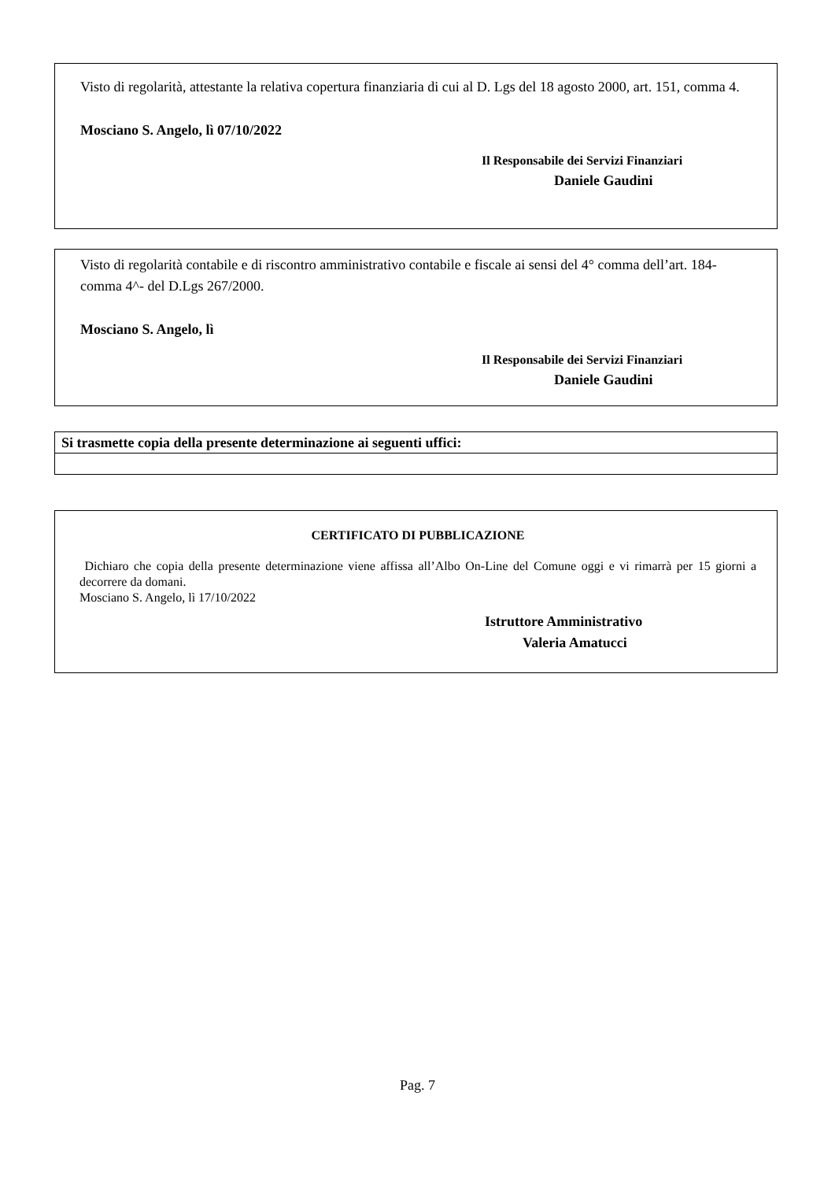Visto di regolarità, attestante la relativa copertura finanziaria di cui al D. Lgs del 18 agosto 2000, art. 151, comma 4.
Mosciano S. Angelo, lì 07/10/2022
Il Responsabile dei Servizi Finanziari
Daniele Gaudini
Visto di regolarità contabile e di riscontro amministrativo contabile e fiscale ai sensi del 4° comma dell’art. 184- comma 4^- del D.Lgs 267/2000.
Mosciano S. Angelo, lì
Il Responsabile dei Servizi Finanziari
Daniele Gaudini
| Si trasmette copia della presente determinazione ai seguenti uffici: |
| --- |
CERTIFICATO DI PUBBLICAZIONE
Dichiaro che copia della presente determinazione viene affissa all’Albo On-Line del Comune oggi e vi rimarrà per 15 giorni a decorrere da domani.
Mosciano S. Angelo, lì 17/10/2022
Istruttore Amministrativo
Valeria Amatucci
Pag. 7